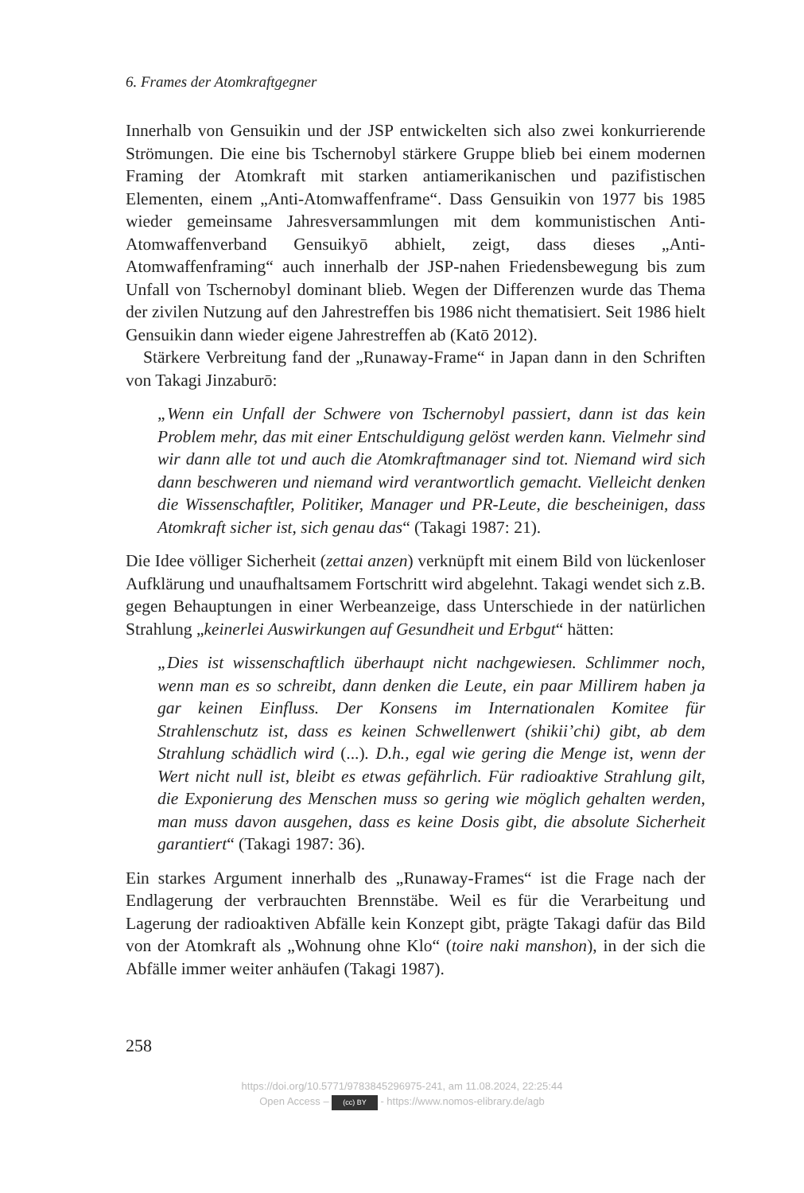6. Frames der Atomkraftgegner
Innerhalb von Gensuikin und der JSP entwickelten sich also zwei konkurrierende Strömungen. Die eine bis Tschernobyl stärkere Gruppe blieb bei einem modernen Framing der Atomkraft mit starken antiamerikanischen und pazifistischen Elementen, einem „Anti-Atomwaffenframe“. Dass Gensuikin von 1977 bis 1985 wieder gemeinsame Jahresversammlungen mit dem kommunistischen Anti-Atomwaffenverband Gensuikyō abhielt, zeigt, dass dieses „Anti-Atomwaffenframing“ auch innerhalb der JSP-nahen Friedensbewegung bis zum Unfall von Tschernobyl dominant blieb. Wegen der Differenzen wurde das Thema der zivilen Nutzung auf den Jahrestreffen bis 1986 nicht thematisiert. Seit 1986 hielt Gensuikin dann wieder eigene Jahrestreffen ab (Katō 2012).
Stärkere Verbreitung fand der „Runaway-Frame“ in Japan dann in den Schriften von Takagi Jinzaburō:
„Wenn ein Unfall der Schwere von Tschernobyl passiert, dann ist das kein Problem mehr, das mit einer Entschuldigung gelöst werden kann. Vielmehr sind wir dann alle tot und auch die Atomkraftmanager sind tot. Niemand wird sich dann beschweren und niemand wird verantwortlich gemacht. Vielleicht denken die Wissenschaftler, Politiker, Manager und PR-Leute, die bescheinigen, dass Atomkraft sicher ist, sich genau das“ (Takagi 1987: 21).
Die Idee völliger Sicherheit (zettai anzen) verknüpft mit einem Bild von lückenloser Aufklärung und unaufhaltsamem Fortschritt wird abgelehnt. Takagi wendet sich z.B. gegen Behauptungen in einer Werbeanzeige, dass Unterschiede in der natürlichen Strahlung „keinerlei Auswirkungen auf Gesundheit und Erbgut“ hätten:
„Dies ist wissenschaftlich überhaupt nicht nachgewiesen. Schlimmer noch, wenn man es so schreibt, dann denken die Leute, ein paar Millirem haben ja gar keinen Einfluss. Der Konsens im Internationalen Komitee für Strahlenschutz ist, dass es keinen Schwellenwert (shikii’chi) gibt, ab dem Strahlung schädlich wird (...). D.h., egal wie gering die Menge ist, wenn der Wert nicht null ist, bleibt es etwas gefährlich. Für radioaktive Strahlung gilt, die Exponierung des Menschen muss so gering wie möglich gehalten werden, man muss davon ausgehen, dass es keine Dosis gibt, die absolute Sicherheit garantiert“ (Takagi 1987: 36).
Ein starkes Argument innerhalb des „Runaway-Frames“ ist die Frage nach der Endlagerung der verbrauchten Brennstäbe. Weil es für die Verarbeitung und Lagerung der radioaktiven Abfälle kein Konzept gibt, prägte Takagi dafür das Bild von der Atomkraft als „Wohnung ohne Klo“ (toire naki manshon), in der sich die Abfälle immer weiter anhäufen (Takagi 1987).
258
https://doi.org/10.5771/9783845296975-241, am 11.08.2024, 22:25:44
Open Access – (cc) BY - https://www.nomos-elibrary.de/agb